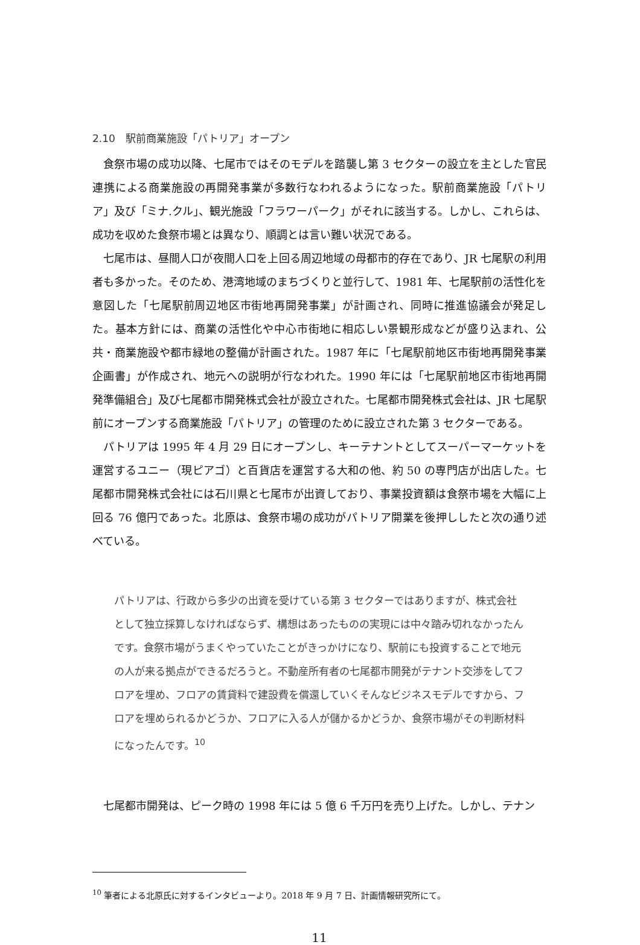2.10　駅前商業施設「パトリア」オープン
食祭市場の成功以降、七尾市ではそのモデルを踏襲し第 3 セクターの設立を主とした官民連携による商業施設の再開発事業が多数行なわれるようになった。駅前商業施設「パトリア」及び「ミナ.クル」、観光施設「フラワーパーク」がそれに該当する。しかし、これらは、成功を収めた食祭市場とは異なり、順調とは言い難い状況である。
七尾市は、昼間人口が夜間人口を上回る周辺地域の母都市的存在であり、JR 七尾駅の利用者も多かった。そのため、港湾地域のまちづくりと並行して、1981 年、七尾駅前の活性化を意図した「七尾駅前周辺地区市街地再開発事業」が計画され、同時に推進協議会が発足した。基本方針には、商業の活性化や中心市街地に相応しい景観形成などが盛り込まれ、公共・商業施設や都市緑地の整備が計画された。1987 年に「七尾駅前地区市街地再開発事業企画書」が作成され、地元への説明が行なわれた。1990 年には「七尾駅前地区市街地再開発準備組合」及び七尾都市開発株式会社が設立された。七尾都市開発株式会社は、JR 七尾駅前にオープンする商業施設「パトリア」の管理のために設立された第 3 セクターである。
パトリアは 1995 年 4 月 29 日にオープンし、キーテナントとしてスーパーマーケットを運営するユニー（現ピアゴ）と百貨店を運営する大和の他、約 50 の専門店が出店した。七尾都市開発株式会社には石川県と七尾市が出資しており、事業投資額は食祭市場を大幅に上回る 76 億円であった。北原は、食祭市場の成功がパトリア開業を後押ししたと次の通り述べている。
パトリアは、行政から多少の出資を受けている第 3 セクターではありますが、株式会社として独立採算しなければならず、構想はあったものの実現には中々踏み切れなかったんです。食祭市場がうまくやっていたことがきっかけになり、駅前にも投資することで地元の人が来る拠点ができるだろうと。不動産所有者の七尾都市開発がテナント交渉をしてフロアを埋め、フロアの賃貸料で建設費を償還していくそんなビジネスモデルですから、フロアを埋められるかどうか、フロアに入る人が儲かるかどうか、食祭市場がその判断材料になったんです。<sup>10</sup>
七尾都市開発は、ピーク時の 1998 年には 5 億 6 千万円を売り上げた。しかし、テナン
<sup>10</sup> 筆者による北原氏に対するインタビューより。2018 年 9 月 7 日、計画情報研究所にて。
11